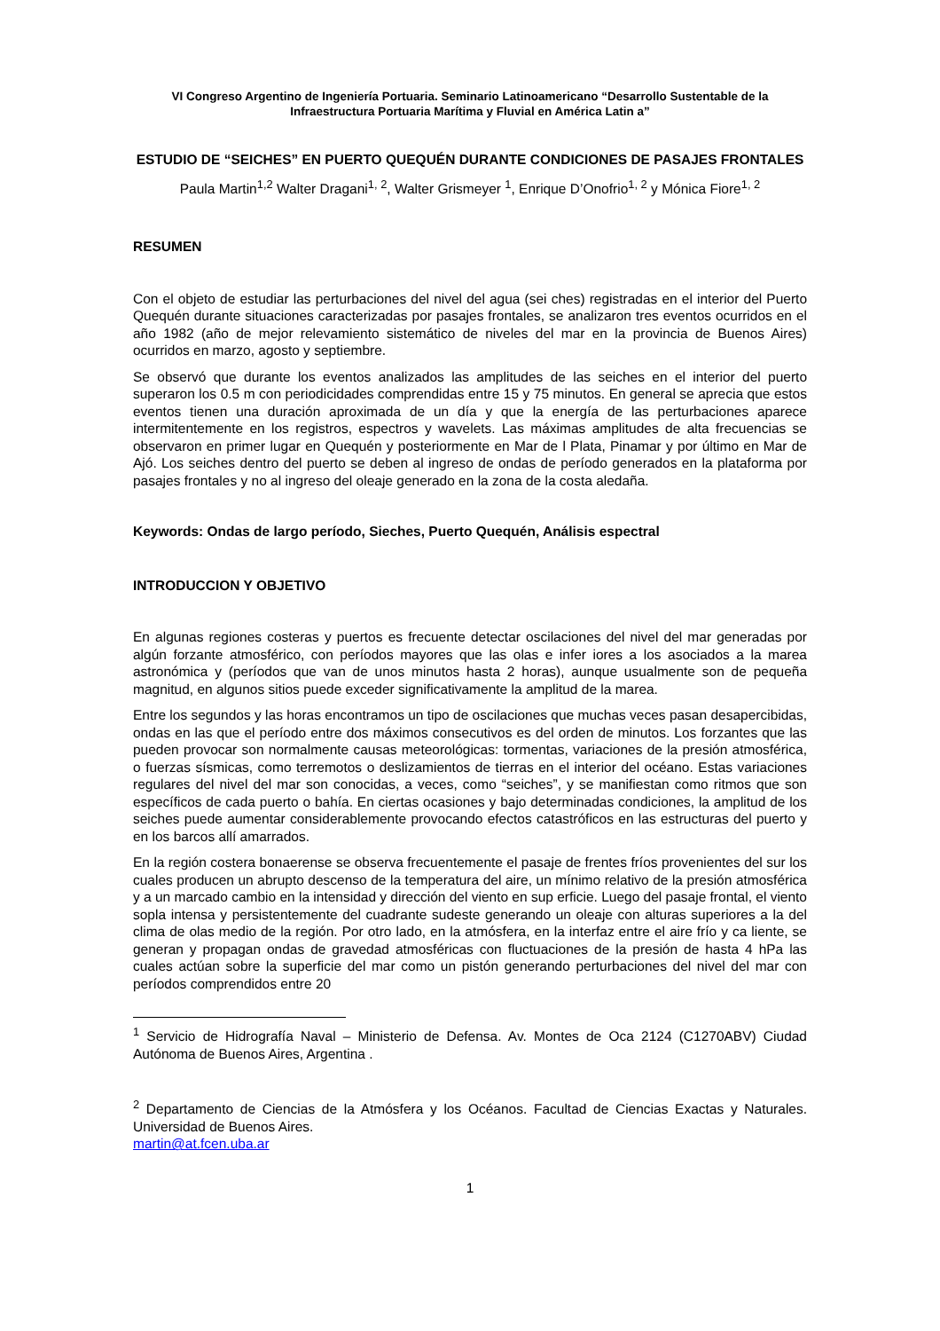VI Congreso Argentino de Ingeniería Portuaria. Seminario Latinoamericano “Desarrollo Sustentable de la Infraestructura Portuaria Marítima y Fluvial en América Latin a”
ESTUDIO DE “SEICHES” EN PUERTO QUEQUÉN DURANTE CONDICIONES DE PASAJES FRONTALES
Paula Martin<sup>1,2</sup> Walter Dragani<sup>1, 2</sup>, Walter Grismeyer <sup>1</sup>, Enrique D’Onofrio<sup>1, 2</sup> y Mónica Fiore<sup>1, 2</sup>
RESUMEN
Con el objeto de estudiar las perturbaciones del nivel del agua (sei ches) registradas en el interior del Puerto Quequén durante situaciones caracterizadas por pasajes frontales, se analizaron tres eventos ocurridos en el año 1982 (año de mejor relevamiento sistemático de niveles del mar en la provincia de Buenos Aires) ocurridos en marzo, agosto y septiembre.
Se observó que durante los eventos analizados las amplitudes de las seiches en el interior del puerto superaron los 0.5 m con periodicidades comprendidas entre 15 y 75 minutos. En general se aprecia que estos eventos tienen una duración aproximada de un día y que la energía de las perturbaciones aparece intermitentemente en los registros, espectros y wavelets. Las máximas amplitudes de alta frecuencias se observaron en primer lugar en Quequén y posteriormente en Mar de l Plata, Pinamar y por último en Mar de Ajó. Los seiches dentro del puerto se deben al ingreso de ondas de período generados en la plataforma por pasajes frontales y no al ingreso del oleaje generado en la zona de la costa aledaña.
Keywords: Ondas de largo período, Sieches, Puerto Quequén, Análisis espectral
INTRODUCCION Y OBJETIVO
En algunas regiones costeras y puertos es frecuente detectar oscilaciones del nivel del mar generadas por algún forzante atmosférico, con períodos mayores que las olas e infer iores a los asociados a la marea astronómica y (períodos que van de unos minutos hasta 2 horas), aunque usualmente son de pequeña magnitud, en algunos sitios puede exceder significativamente la amplitud de la marea.
Entre los segundos y las horas encontramos un tipo de oscilaciones que muchas veces pasan desapercibidas, ondas en las que el período entre dos máximos consecutivos es del orden de minutos. Los forzantes que las pueden provocar son normalmente causas meteorológicas: tormentas, variaciones de la presión atmosférica, o fuerzas sísmicas, como terremotos o deslizamientos de tierras en el interior del océano. Estas variaciones regulares del nivel del mar son conocidas, a veces, como “seiches”, y se manifiestan como ritmos que son específicos de cada puerto o bahía. En ciertas ocasiones y bajo determinadas condiciones, la amplitud de los seiches puede aumentar considerablemente provocando efectos catastróficos en las estructuras del puerto y en los barcos allí amarrados.
En la región costera bonaerense se observa frecuentemente el pasaje de frentes fríos provenientes del sur los cuales producen un abrupto descenso de la temperatura del aire, un mínimo relativo de la presión atmosférica y a un marcado cambio en la intensidad y dirección del viento en sup erficie. Luego del pasaje frontal, el viento sopla intensa y persistentemente del cuadrante sudeste generando un oleaje con alturas superiores a la del clima de olas medio de la región. Por otro lado, en la atmósfera, en la interfaz entre el aire frío y ca liente, se generan y propagan ondas de gravedad atmosféricas con fluctuaciones de la presión de hasta 4 hPa las cuales actúan sobre la superficie del mar como un pistón generando perturbaciones del nivel del mar con períodos comprendidos entre 20
<sup>1</sup> Servicio de Hidrografía Naval – Ministerio de Defensa. Av. Montes de Oca 2124 (C1270ABV) Ciudad Autónoma de Buenos Aires, Argentina .
<sup>2</sup> Departamento de Ciencias de la Atmósfera y los Océanos. Facultad de Ciencias Exactas y Naturales. Universidad de Buenos Aires.
martin@at.fcen.uba.ar
1